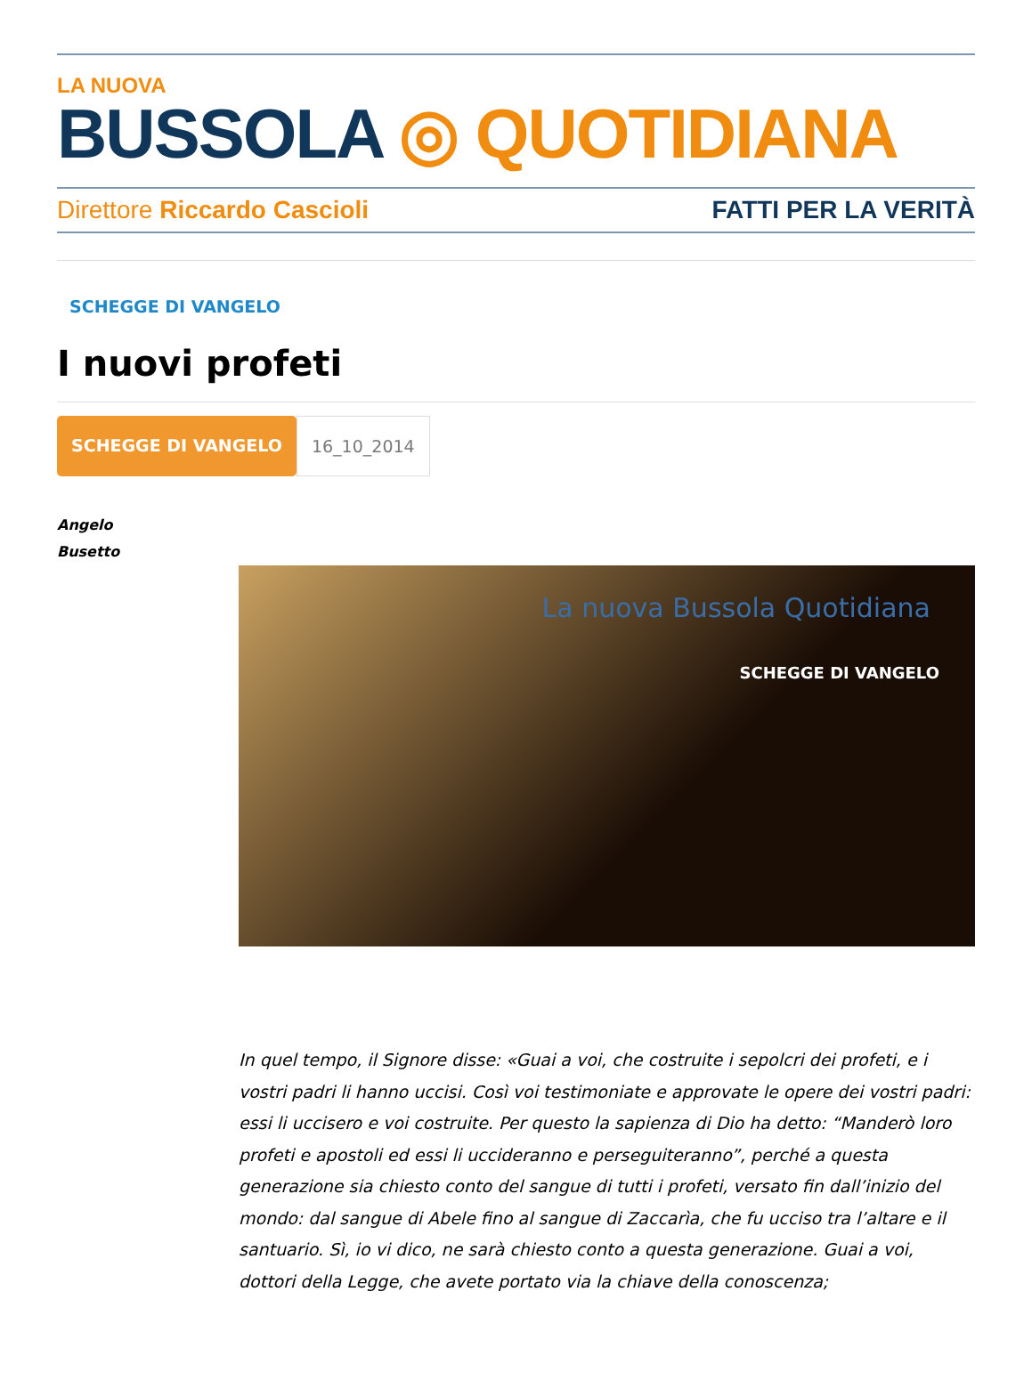LA NUOVA
BUSSOLA ◎ QUOTIDIANA
Direttore Riccardo Cascioli FATTI PER LA VERITÀ
SCHEGGE DI VANGELO
I nuovi profeti
SCHEGGE DI VANGELO 16_10_2014
Angelo
Busetto
La nuova Bussola Quotidiana
SCHEGGE DI VANGELO
In quel tempo, il Signore disse: «Guai a voi, che costruite i sepolcri dei profeti, e i vostri padri li hanno uccisi. Così voi testimoniate e approvate le opere dei vostri padri: essi li uccisero e voi costruite. Per questo la sapienza di Dio ha detto: “Manderò loro profeti e apostoli ed essi li uccideranno e perseguiteranno”, perché a questa generazione sia chiesto conto del sangue di tutti i profeti, versato fin dall’inizio del mondo: dal sangue di Abele fino al sangue di Zaccarìa, che fu ucciso tra l’altare e il santuario. Sì, io vi dico, ne sarà chiesto conto a questa generazione. Guai a voi, dottori della Legge, che avete portato via la chiave della conoscenza;